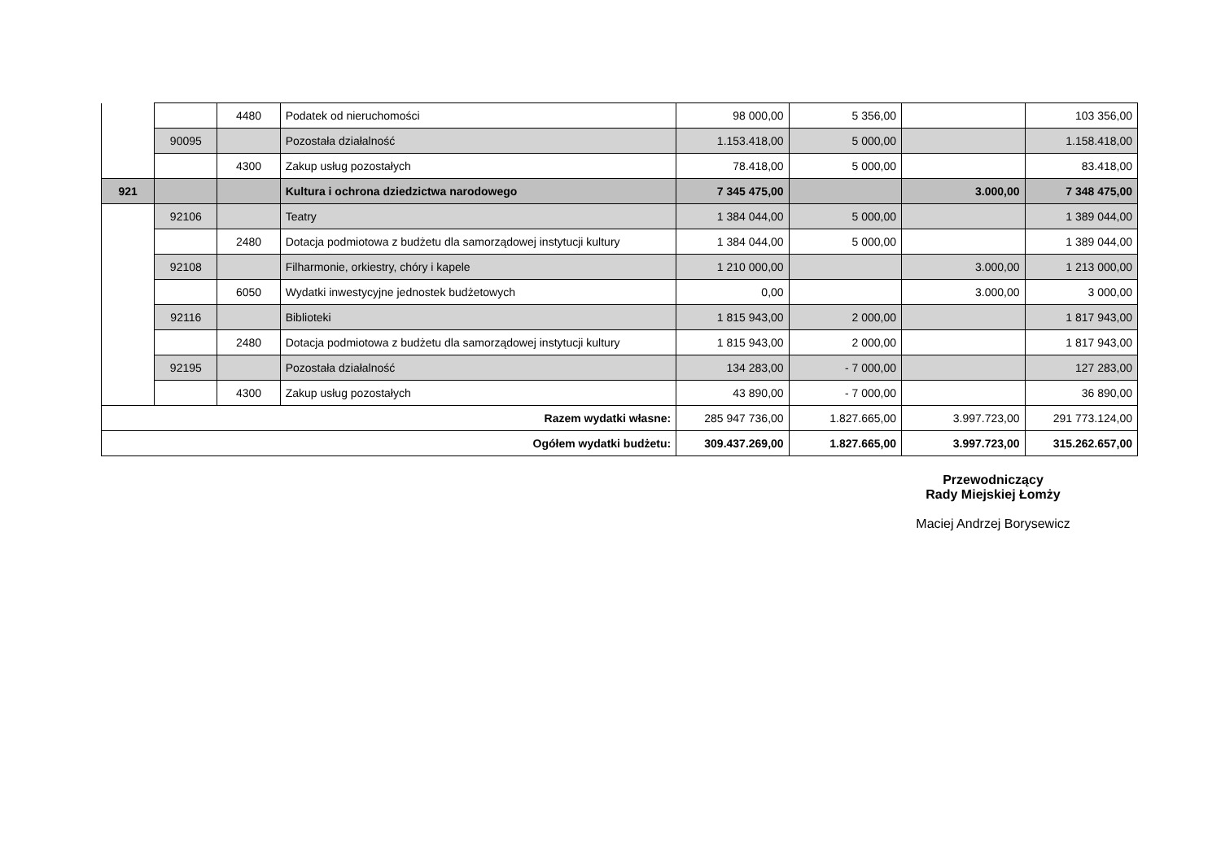| | | 4480 | Podatek od nieruchomości | 98 000,00 | 5 356,00 | | 103 356,00 |
| | 90095 | | Pozostała działalność | 1.153.418,00 | 5 000,00 | | 1.158.418,00 |
| | | 4300 | Zakup usług pozostałych | 78.418,00 | 5 000,00 | | 83.418,00 |
| 921 | | | Kultura i ochrona dziedzictwa narodowego | 7 345 475,00 | | 3.000,00 | 7 348 475,00 |
| | 92106 | | Teatry | 1 384 044,00 | 5 000,00 | | 1 389 044,00 |
| | | 2480 | Dotacja podmiotowa z budżetu dla samorządowej instytucji kultury | 1 384 044,00 | 5 000,00 | | 1 389 044,00 |
| | 92108 | | Filharmonie, orkiestry, chóry i kapele | 1 210 000,00 | | 3.000,00 | 1 213 000,00 |
| | | 6050 | Wydatki inwestycyjne jednostek budżetowych | 0,00 | | 3.000,00 | 3 000,00 |
| | 92116 | | Biblioteki | 1 815 943,00 | 2 000,00 | | 1 817 943,00 |
| | | 2480 | Dotacja podmiotowa z budżetu dla samorządowej instytucji kultury | 1 815 943,00 | 2 000,00 | | 1 817 943,00 |
| | 92195 | | Pozostała działalność | 134 283,00 | - 7 000,00 | | 127 283,00 |
| | | 4300 | Zakup usług pozostałych | 43 890,00 | - 7 000,00 | | 36 890,00 |
| Razem wydatki własne: | | | | 285 947 736,00 | 1.827.665,00 | 3.997.723,00 | 291 773.124,00 |
| Ogółem wydatki budżetu: | | | | 309.437.269,00 | 1.827.665,00 | 3.997.723,00 | 315.262.657,00 |
Przewodniczący
Rady Miejskiej Łomży
Maciej Andrzej Borysewicz